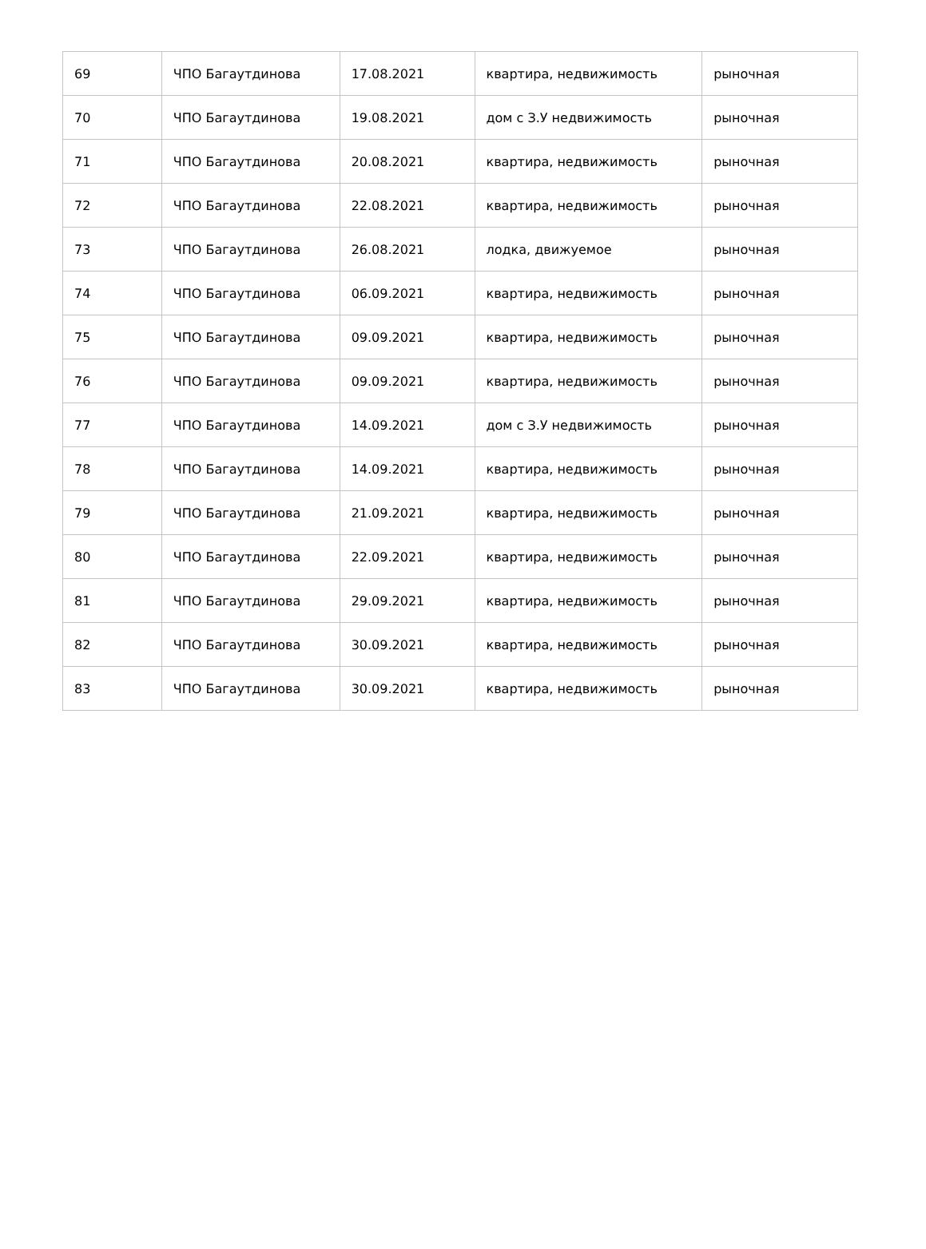| 69 | ЧПО Багаутдинова | 17.08.2021 | квартира, недвижимость | рыночная |
| 70 | ЧПО Багаутдинова | 19.08.2021 | дом с З.У недвижимость | рыночная |
| 71 | ЧПО Багаутдинова | 20.08.2021 | квартира, недвижимость | рыночная |
| 72 | ЧПО Багаутдинова | 22.08.2021 | квартира, недвижимость | рыночная |
| 73 | ЧПО Багаутдинова | 26.08.2021 | лодка, движуемое | рыночная |
| 74 | ЧПО Багаутдинова | 06.09.2021 | квартира, недвижимость | рыночная |
| 75 | ЧПО Багаутдинова | 09.09.2021 | квартира, недвижимость | рыночная |
| 76 | ЧПО Багаутдинова | 09.09.2021 | квартира, недвижимость | рыночная |
| 77 | ЧПО Багаутдинова | 14.09.2021 | дом с З.У недвижимость | рыночная |
| 78 | ЧПО Багаутдинова | 14.09.2021 | квартира, недвижимость | рыночная |
| 79 | ЧПО Багаутдинова | 21.09.2021 | квартира, недвижимость | рыночная |
| 80 | ЧПО Багаутдинова | 22.09.2021 | квартира, недвижимость | рыночная |
| 81 | ЧПО Багаутдинова | 29.09.2021 | квартира, недвижимость | рыночная |
| 82 | ЧПО Багаутдинова | 30.09.2021 | квартира, недвижимость | рыночная |
| 83 | ЧПО Багаутдинова | 30.09.2021 | квартира, недвижимость | рыночная |